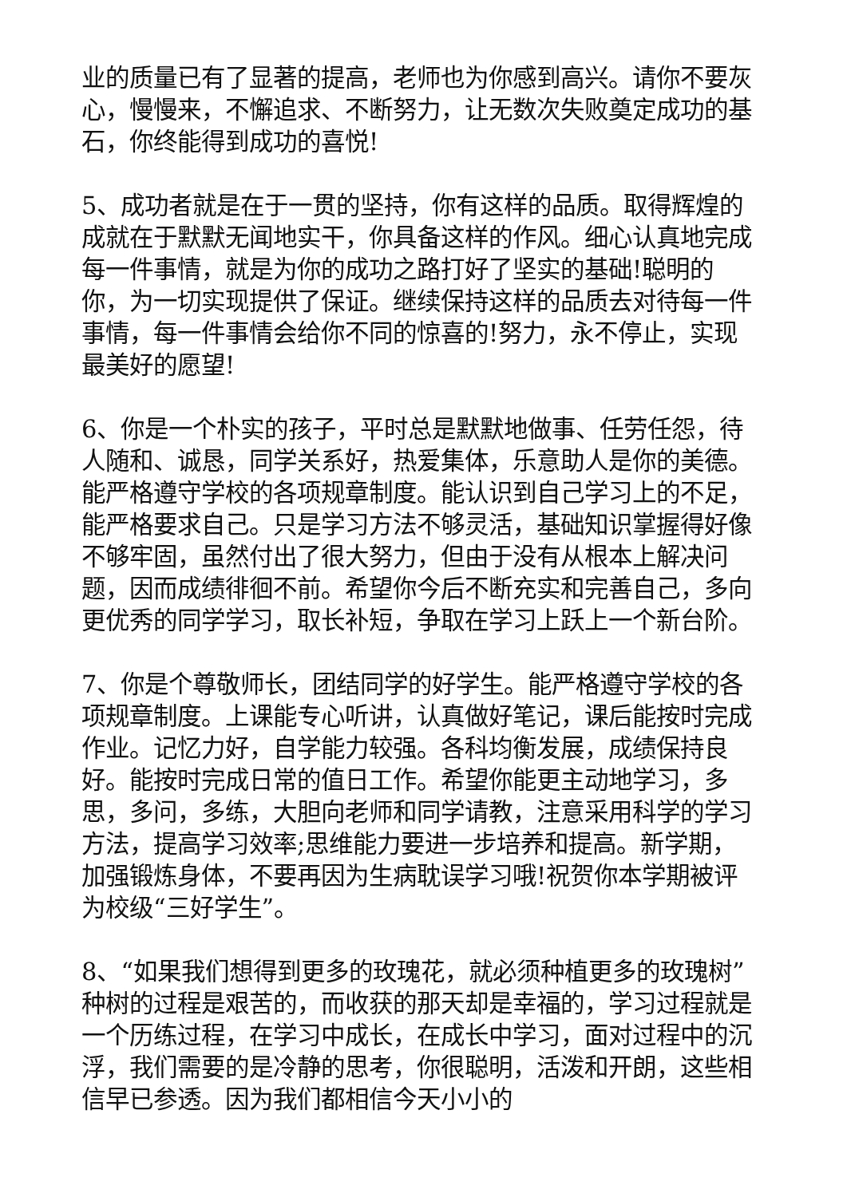业的质量已有了显著的提高，老师也为你感到高兴。请你不要灰心，慢慢来，不懈追求、不断努力，让无数次失败奠定成功的基石，你终能得到成功的喜悦!
5、成功者就是在于一贯的坚持，你有这样的品质。取得辉煌的成就在于默默无闻地实干，你具备这样的作风。细心认真地完成每一件事情，就是为你的成功之路打好了坚实的基础!聪明的你，为一切实现提供了保证。继续保持这样的品质去对待每一件事情，每一件事情会给你不同的惊喜的!努力，永不停止，实现最美好的愿望!
6、你是一个朴实的孩子，平时总是默默地做事、任劳任怨，待人随和、诚恳，同学关系好，热爱集体，乐意助人是你的美德。能严格遵守学校的各项规章制度。能认识到自己学习上的不足，能严格要求自己。只是学习方法不够灵活，基础知识掌握得好像不够牢固，虽然付出了很大努力，但由于没有从根本上解决问题，因而成绩徘徊不前。希望你今后不断充实和完善自己，多向更优秀的同学学习，取长补短，争取在学习上跃上一个新台阶。
7、你是个尊敬师长，团结同学的好学生。能严格遵守学校的各项规章制度。上课能专心听讲，认真做好笔记，课后能按时完成作业。记忆力好，自学能力较强。各科均衡发展，成绩保持良好。能按时完成日常的值日工作。希望你能更主动地学习，多思，多问，多练，大胆向老师和同学请教，注意采用科学的学习方法，提高学习效率;思维能力要进一步培养和提高。新学期，加强锻炼身体，不要再因为生病耽误学习哦!祝贺你本学期被评为校级“三好学生”。
8、“如果我们想得到更多的玫瑰花，就必须种植更多的玫瑰树”种树的过程是艰苦的，而收获的那天却是幸福的，学习过程就是一个历练过程，在学习中成长，在成长中学习，面对过程中的沉浮，我们需要的是冷静的思考，你很聪明，活泼和开朗，这些相信早已参透。因为我们都相信今天小小的